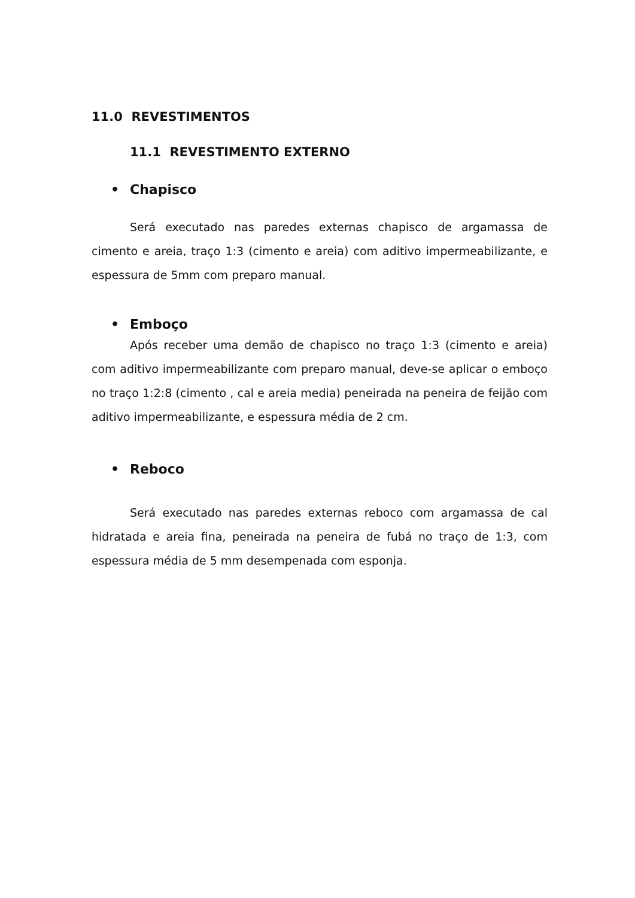11.0 REVESTIMENTOS
11.1 REVESTIMENTO EXTERNO
•Chapisco
Será executado nas paredes externas chapisco de argamassa de cimento e areia, traço 1:3 (cimento e areia) com aditivo impermeabilizante, e espessura de 5mm com preparo manual.
•Emboço
Após receber uma demão de chapisco no traço 1:3 (cimento e areia) com aditivo impermeabilizante com preparo manual, deve-se aplicar o emboço no traço 1:2:8 (cimento , cal e areia media) peneirada na peneira de feijão com aditivo impermeabilizante, e espessura média de 2 cm.
•Reboco
Será executado nas paredes externas reboco com argamassa de cal hidratada e areia fina, peneirada na peneira de fubá no traço de 1:3, com espessura média de 5 mm desempenada com esponja.